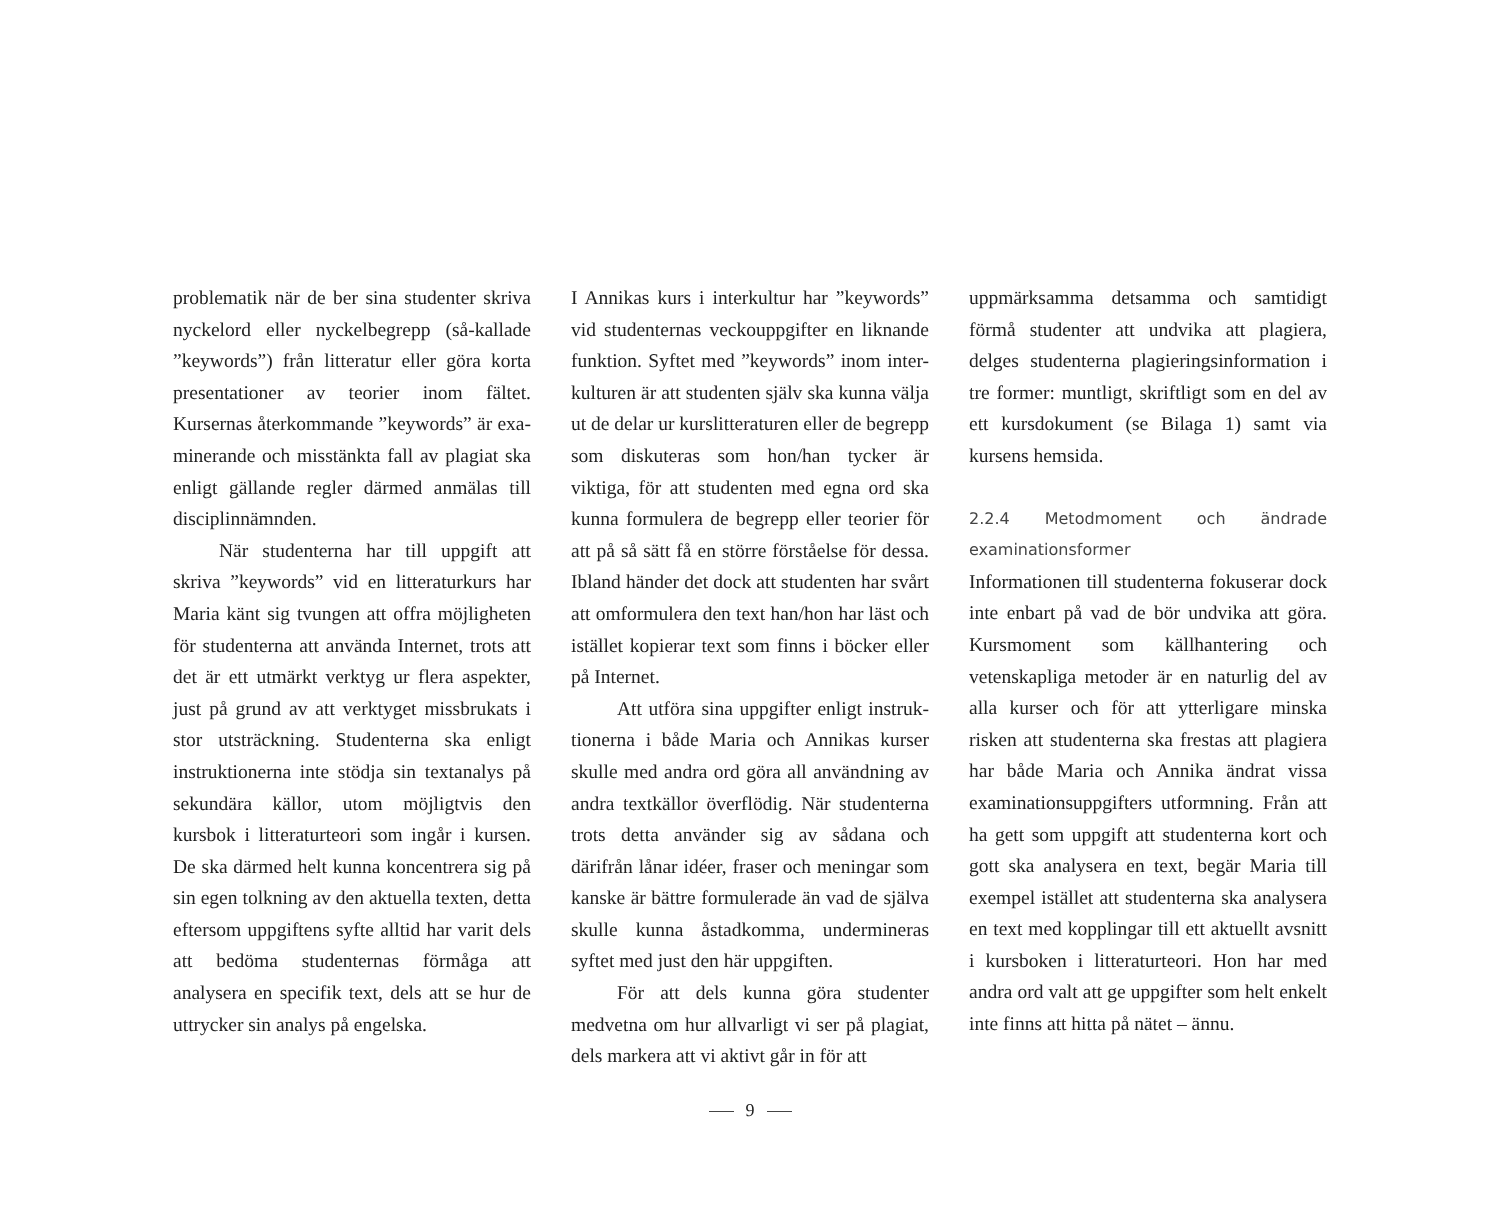problematik när de ber sina studenter skriva nyckelord eller nyckelbegrepp (så-kallade ”keywords”) från litteratur eller göra korta presentationer av teorier inom fältet. Kursernas återkommande ”keywords” är exa-minerande och misstänkta fall av plagiat ska enligt gällande regler därmed anmälas till disciplinnämnden.
När studenterna har till uppgift att skriva ”keywords” vid en litteraturkurs har Maria känt sig tvungen att offra möjligheten för studenterna att använda Internet, trots att det är ett utmärkt verktyg ur flera aspekter, just på grund av att verktyget missbrukats i stor utsträckning. Studenterna ska enligt instruktionerna inte stödja sin textanalys på sekundära källor, utom möjligtvis den kursbok i litteraturteori som ingår i kursen. De ska därmed helt kunna koncentrera sig på sin egen tolkning av den aktuella texten, detta eftersom uppgiftens syfte alltid har varit dels att bedöma studenternas förmåga att analysera en specifik text, dels att se hur de uttrycker sin analys på engelska.
I Annikas kurs i interkultur har ”keywords” vid studenternas veckouppgifter en liknande funktion. Syftet med ”keywords” inom inter-kulturen är att studenten själv ska kunna välja ut de delar ur kurslitteraturen eller de begrepp som diskuteras som hon/han tycker är viktiga, för att studenten med egna ord ska kunna formulera de begrepp eller teorier för att på så sätt få en större förståelse för dessa. Ibland händer det dock att studenten har svårt att omformulera den text han/hon har läst och istället kopierar text som finns i böcker eller på Internet.
Att utföra sina uppgifter enligt instruk-tionerna i både Maria och Annikas kurser skulle med andra ord göra all användning av andra textkällor överflödig. När studenterna trots detta använder sig av sådana och därifrån lånar idéer, fraser och meningar som kanske är bättre formulerade än vad de själva skulle kunna åstadkomma, undermineras syftet med just den här uppgiften.
För att dels kunna göra studenter medvetna om hur allvarligt vi ser på plagiat, dels markera att vi aktivt går in för att
uppmärksamma detsamma och samtidigt förmå studenter att undvika att plagiera, delges studenterna plagieringsinformation i tre former: muntligt, skriftligt som en del av ett kursdokument (se Bilaga 1) samt via kursens hemsida.
2.2.4 Metodmoment och ändrade examinationsformer
Informationen till studenterna fokuserar dock inte enbart på vad de bör undvika att göra. Kursmoment som källhantering och vetenskapliga metoder är en naturlig del av alla kurser och för att ytterligare minska risken att studenterna ska frestas att plagiera har både Maria och Annika ändrat vissa examinationsuppgifters utformning. Från att ha gett som uppgift att studenterna kort och gott ska analysera en text, begär Maria till exempel istället att studenterna ska analysera en text med kopplingar till ett aktuellt avsnitt i kursboken i litteraturteori. Hon har med andra ord valt att ge uppgifter som helt enkelt inte finns att hitta på nätet – ännu.
9